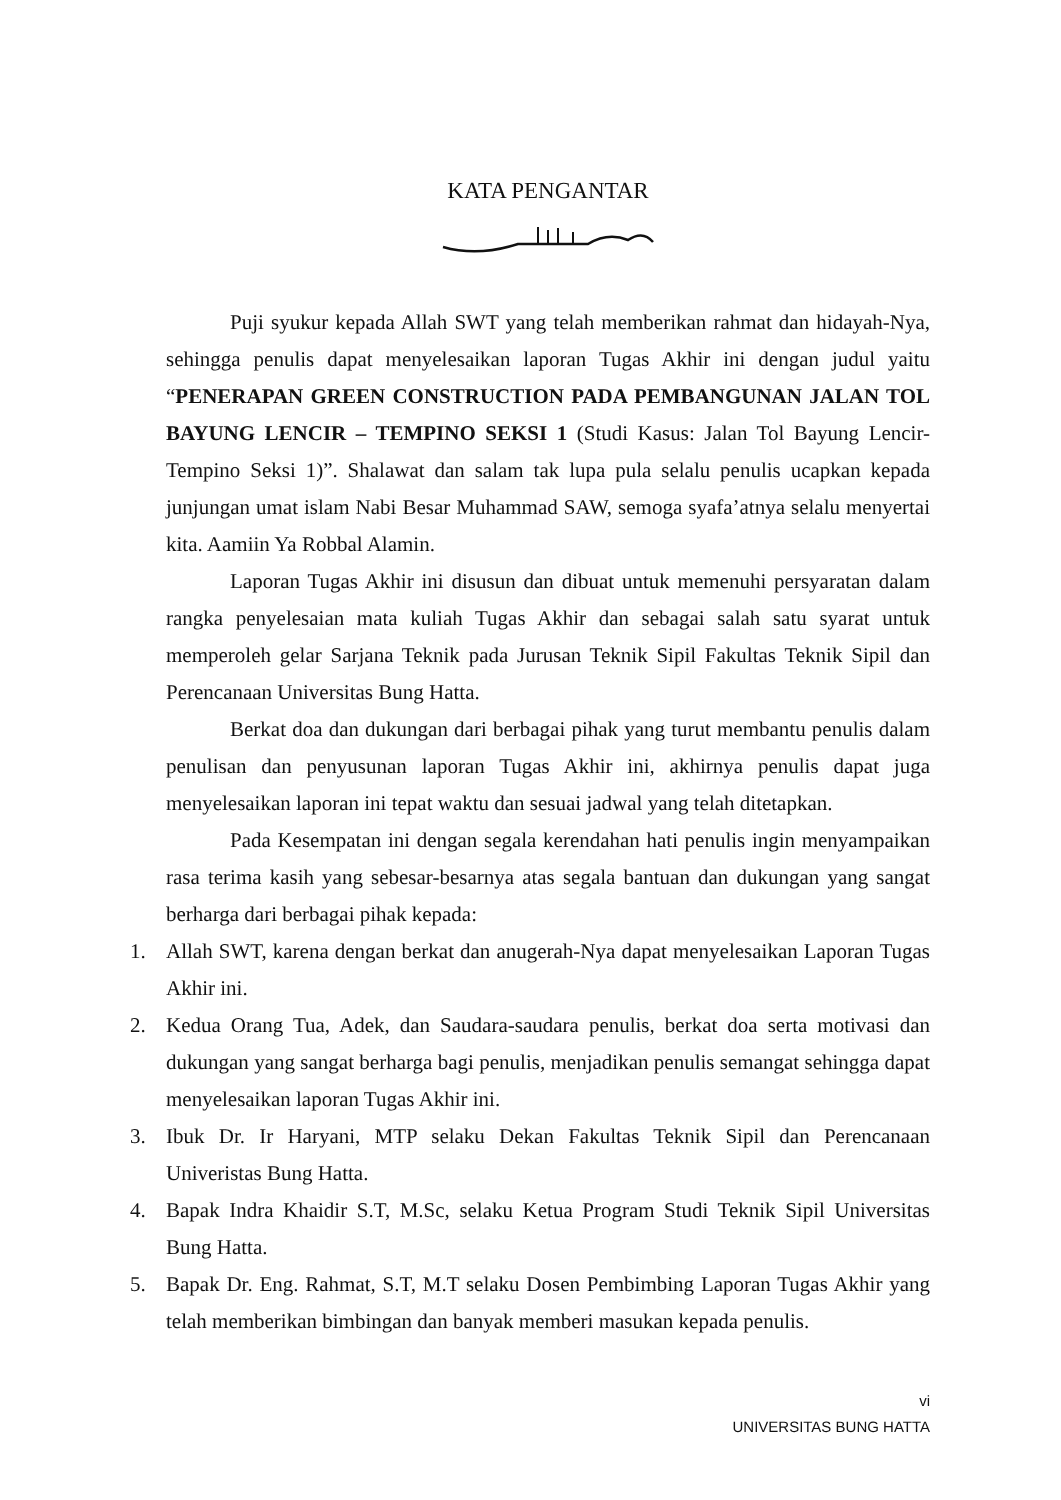KATA PENGANTAR
Puji syukur kepada Allah SWT yang telah memberikan rahmat dan hidayah-Nya, sehingga penulis dapat menyelesaikan laporan Tugas Akhir ini dengan judul yaitu “PENERAPAN GREEN CONSTRUCTION PADA PEMBANGUNAN JALAN TOL BAYUNG LENCIR – TEMPINO SEKSI 1 (Studi Kasus: Jalan Tol Bayung Lencir-Tempino Seksi 1)”. Shalawat dan salam tak lupa pula selalu penulis ucapkan kepada junjungan umat islam Nabi Besar Muhammad SAW, semoga syafa’atnya selalu menyertai kita. Aamiin Ya Robbal Alamin.
Laporan Tugas Akhir ini disusun dan dibuat untuk memenuhi persyaratan dalam rangka penyelesaian mata kuliah Tugas Akhir dan sebagai salah satu syarat untuk memperoleh gelar Sarjana Teknik pada Jurusan Teknik Sipil Fakultas Teknik Sipil dan Perencanaan Universitas Bung Hatta.
Berkat doa dan dukungan dari berbagai pihak yang turut membantu penulis dalam penulisan dan penyusunan laporan Tugas Akhir ini, akhirnya penulis dapat juga menyelesaikan laporan ini tepat waktu dan sesuai jadwal yang telah ditetapkan.
Pada Kesempatan ini dengan segala kerendahan hati penulis ingin menyampaikan rasa terima kasih yang sebesar-besarnya atas segala bantuan dan dukungan yang sangat berharga dari berbagai pihak kepada:
1. Allah SWT, karena dengan berkat dan anugerah-Nya dapat menyelesaikan Laporan Tugas Akhir ini.
2. Kedua Orang Tua, Adek, dan Saudara-saudara penulis, berkat doa serta motivasi dan dukungan yang sangat berharga bagi penulis, menjadikan penulis semangat sehingga dapat menyelesaikan laporan Tugas Akhir ini.
3. Ibuk Dr. Ir Haryani, MTP selaku Dekan Fakultas Teknik Sipil dan Perencanaan Univeristas Bung Hatta.
4. Bapak Indra Khaidir S.T, M.Sc, selaku Ketua Program Studi Teknik Sipil Universitas Bung Hatta.
5. Bapak Dr. Eng. Rahmat, S.T, M.T selaku Dosen Pembimbing Laporan Tugas Akhir yang telah memberikan bimbingan dan banyak memberi masukan kepada penulis.
vi
UNIVERSITAS BUNG HATTA